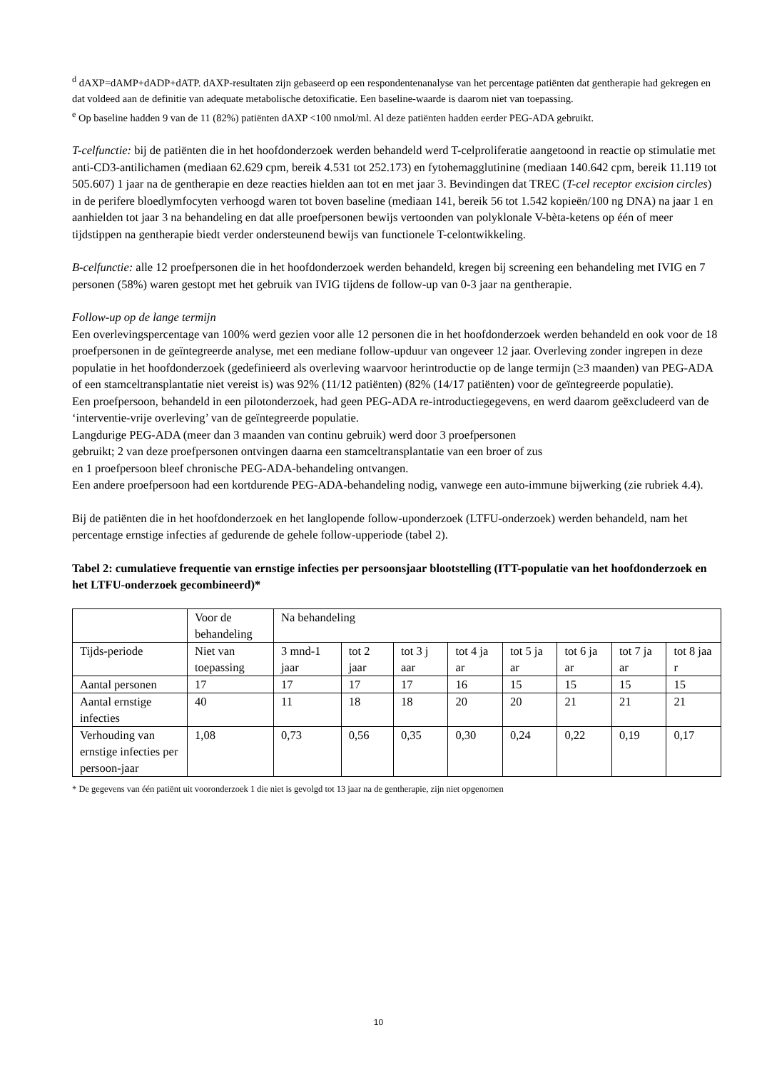<sup>d</sup> dAXP=dAMP+dADP+dATP. dAXP-resultaten zijn gebaseerd op een respondentenanalyse van het percentage patiënten dat gentherapie had gekregen en dat voldeed aan de definitie van adequate metabolische detoxificatie. Een baseline-waarde is daarom niet van toepassing.
<sup>e</sup> Op baseline hadden 9 van de 11 (82%) patiënten dAXP <100 nmol/ml. Al deze patiënten hadden eerder PEG-ADA gebruikt.
T-celfunctie: bij de patiënten die in het hoofdonderzoek werden behandeld werd T-celproliferatie aangetoond in reactie op stimulatie met anti-CD3-antilichamen (mediaan 62.629 cpm, bereik 4.531 tot 252.173) en fytohemagglutinine (mediaan 140.642 cpm, bereik 11.119 tot 505.607) 1 jaar na de gentherapie en deze reacties hielden aan tot en met jaar 3. Bevindingen dat TREC (T-cel receptor excision circles) in de perifere bloedlymfocyten verhoogd waren tot boven baseline (mediaan 141, bereik 56 tot 1.542 kopieën/100 ng DNA) na jaar 1 en aanhielden tot jaar 3 na behandeling en dat alle proefpersonen bewijs vertoonden van polyklonale V-bèta-ketens op één of meer tijdstippen na gentherapie biedt verder ondersteunend bewijs van functionele T-celontwikkeling.
B-celfunctie: alle 12 proefpersonen die in het hoofdonderzoek werden behandeld, kregen bij screening een behandeling met IVIG en 7 personen (58%) waren gestopt met het gebruik van IVIG tijdens de follow-up van 0-3 jaar na gentherapie.
Follow-up op de lange termijn
Een overlevingspercentage van 100% werd gezien voor alle 12 personen die in het hoofdonderzoek werden behandeld en ook voor de 18 proefpersonen in de geïntegreerde analyse, met een mediane follow-upduur van ongeveer 12 jaar. Overleving zonder ingrepen in deze populatie in het hoofdonderzoek (gedefinieerd als overleving waarvoor herintroductie op de lange termijn (≥3 maanden) van PEG-ADA of een stamceltransplantatie niet vereist is) was 92% (11/12 patiënten) (82% (14/17 patiënten) voor de geïntegreerde populatie).
Een proefpersoon, behandeld in een pilotonderzoek, had geen PEG-ADA re-introductiegegevens, en werd daarom geëxcludeerd van de ‘interventie-vrije overleving’ van de geïntegreerde populatie.
Langdurige PEG-ADA (meer dan 3 maanden van continu gebruik) werd door 3 proefpersonen
gebruikt; 2 van deze proefpersonen ontvingen daarna een stamceltransplantatie van een broer of zus
en 1 proefpersoon bleef chronische PEG-ADA-behandeling ontvangen.
Een andere proefpersoon had een kortdurende PEG-ADA-behandeling nodig, vanwege een auto-immune bijwerking (zie rubriek 4.4).
Bij de patiënten die in het hoofdonderzoek en het langlopende follow-uponderzoek (LTFU-onderzoek) werden behandeld, nam het percentage ernstige infecties af gedurende de gehele follow-upperiode (tabel 2).
Tabel 2: cumulatieve frequentie van ernstige infecties per persoonsjaar blootstelling (ITT-populatie van het hoofdonderzoek en het LTFU-onderzoek gecombineerd)*
| | Voor de behandeling | Na behandeling | | | | | | | |
| Tijds-periode | Niet van toepassing | 3 mnd-1 jaar | tot 2 jaar | tot 3 j aar | tot 4 ja ar | tot 5 ja ar | tot 6 ja ar | tot 7 ja ar | tot 8 jaa r |
| Aantal personen | 17 | 17 | 17 | 17 | 16 | 15 | 15 | 15 | 15 |
| Aantal ernstige infecties | 40 | 11 | 18 | 18 | 20 | 20 | 21 | 21 | 21 |
| Verhouding van ernstige infecties per persoon-jaar | 1,08 | 0,73 | 0,56 | 0,35 | 0,30 | 0,24 | 0,22 | 0,19 | 0,17 |
* De gegevens van één patiënt uit vooronderzoek 1 die niet is gevolgd tot 13 jaar na de gentherapie, zijn niet opgenomen
10